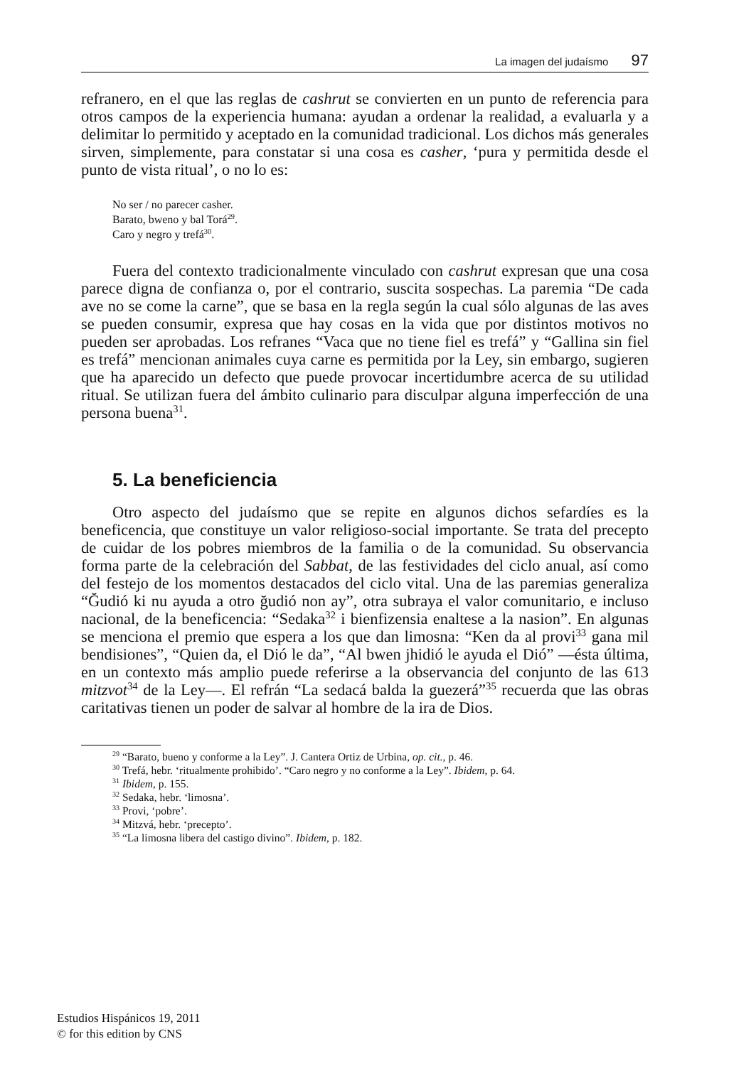La imagen del judaísmo 97
refranero, en el que las reglas de cashrut se convierten en un punto de referencia para otros campos de la experiencia humana: ayudan a ordenar la realidad, a evaluarla y a delimitar lo permitido y aceptado en la comunidad tradicional. Los dichos más generales sirven, simplemente, para constatar si una cosa es casher, ‘pura y permitida desde el punto de vista ritual’, o no lo es:
No ser / no parecer casher.
Barato, bweno y bal Torá<sup>29</sup>.
Caro y negro y trefá<sup>30</sup>.
Fuera del contexto tradicionalmente vinculado con cashrut expresan que una cosa parece digna de confianza o, por el contrario, suscita sospechas. La paremia “De cada ave no se come la carne”, que se basa en la regla según la cual sólo algunas de las aves se pueden consumir, expresa que hay cosas en la vida que por distintos motivos no pueden ser aprobadas. Los refranes “Vaca que no tiene fiel es trefá” y “Gallina sin fiel es trefá” mencionan animales cuya carne es permitida por la Ley, sin embargo, sugieren que ha aparecido un defecto que puede provocar incertidumbre acerca de su utilidad ritual. Se utilizan fuera del ámbito culinario para disculpar alguna imperfección de una persona buena<sup>31</sup>.
5. La beneficiencia
Otro aspecto del judaísmo que se repite en algunos dichos sefardíes es la beneficencia, que constituye un valor religioso-social importante. Se trata del precepto de cuidar de los pobres miembros de la familia o de la comunidad. Su observancia forma parte de la celebración del Sabbat, de las festividades del ciclo anual, así como del festejo de los momentos destacados del ciclo vital. Una de las paremias generaliza “Ğudió ki nu ayuda a otro ğudió non ay”, otra subraya el valor comunitario, e incluso nacional, de la beneficencia: “Sedaka<sup>32</sup> i bienfizensia enaltese a la nasion”. En algunas se menciona el premio que espera a los que dan limosna: “Ken da al provi<sup>33</sup> gana mil bendisiones”, “Quien da, el Dió le da”, “Al bwen jhidió le ayuda el Dió” —ésta última, en un contexto más amplio puede referirse a la observancia del conjunto de las 613 mitzvot<sup>34</sup> de la Ley—. El refrán “La sedacá balda la guezerá”<sup>35</sup> recuerda que las obras caritativas tienen un poder de salvar al hombre de la ira de Dios.
<sup>29</sup> “Barato, bueno y conforme a la Ley”. J. Cantera Ortiz de Urbina, op. cit., p. 46.
<sup>30</sup> Trefá, hebr. ‘ritualmente prohibido’. “Caro negro y no conforme a la Ley”. Ibidem, p. 64.
<sup>31</sup> Ibidem, p. 155.
<sup>32</sup> Sedaka, hebr. ‘limosna’.
<sup>33</sup> Provi, ‘pobre’.
<sup>34</sup> Mitzvá, hebr. ‘precepto’.
<sup>35</sup> “La limosna libera del castigo divino”. Ibidem, p. 182.
Estudios Hispánicos 19, 2011
© for this edition by CNS